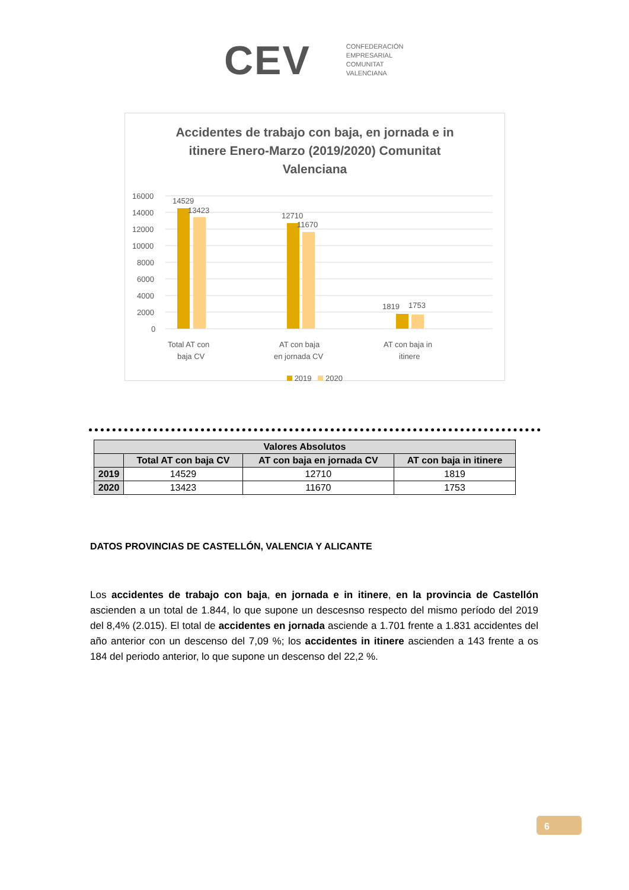CEV
CONFEDERACIÓN
EMPRESARIAL
COMUNITAT
VALENCIANA
Accidentes de trabajo con baja, en jornada e in itinere Enero-Marzo (2019/2020) Comunitat Valenciana
16000
14000
12000
10000
8000
6000
4000
2000
0
14529
13423
12710
11670
1819
1753
Total AT con
baja CV
AT con baja
en jornada CV
AT con baja in
itinere
2019 2020
| Valores Absolutos | | | |
| --- | --- | --- | --- |
| | Total AT con baja CV | AT con baja en jornada CV | AT con baja in itinere |
| 2019 | 14529 | 12710 | 1819 |
| 2020 | 13423 | 11670 | 1753 |
DATOS PROVINCIAS DE CASTELLÓN, VALENCIA Y ALICANTE
Los accidentes de trabajo con baja, en jornada e in itinere, en la provincia de Castellón ascienden a un total de 1.844, lo que supone un descesnso respecto del mismo período del 2019 del 8,4% (2.015). El total de accidentes en jornada asciende a 1.701 frente a 1.831 accidentes del año anterior con un descenso del 7,09 %; los accidentes in itinere ascienden a 143 frente a os 184 del periodo anterior, lo que supone un descenso del 22,2 %.
6